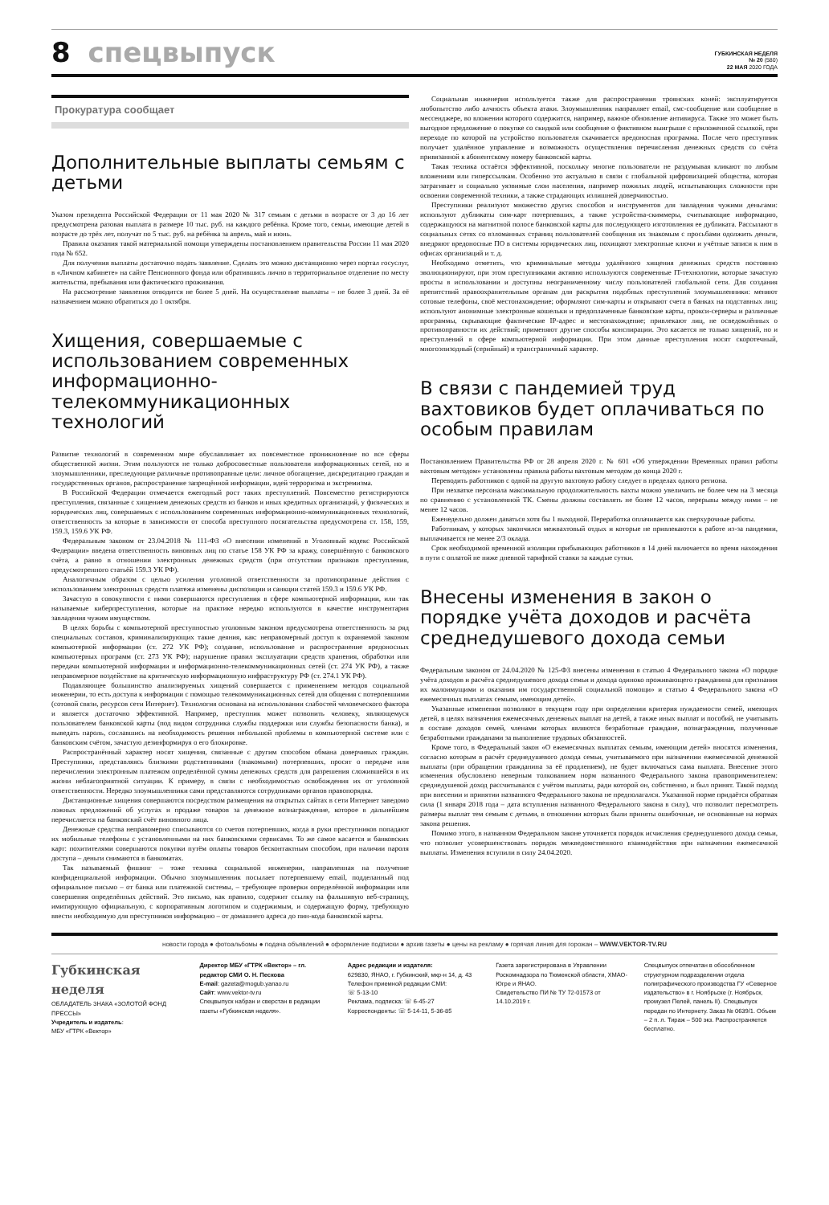8 спецвыпуск
ГУБКИНСКАЯ НЕДЕЛЯ
№ 20 (580)
22 МАЯ 2020 ГОДА
Прокуратура сообщает
Дополнительные выплаты семьям с детьми
Указом президента Российской Федерации от 11 мая 2020 № 317 семьям с детьми в возрасте от 3 до 16 лет предусмотрена разовая выплата в размере 10 тыс. руб. на каждого ребёнка. Кроме того, семьи, имеющие детей в возрасте до трёх лет, получат по 5 тыс. руб. на ребёнка за апрель, май и июнь.
Правила оказания такой материальной помощи утверждены постановлением правительства России 11 мая 2020 года № 652.
Для получения выплаты достаточно подать заявление. Сделать это можно дистанционно через портал госуслуг, в «Личном кабинете» на сайте Пенсионного фонда или обратившись лично в территориальное отделение по месту жительства, пребывания или фактического проживания.
На рассмотрение заявления отводится не более 5 дней. На осуществление выплаты – не более 3 дней. За её назначением можно обратиться до 1 октября.
Хищения, совершаемые с использованием современных информационно-телекоммуникационных технологий
Развитие технологий в современном мире обуславливает их повсеместное проникновение во все сферы общественной жизни. Этим пользуются не только добросовестные пользователи информационных сетей, но и злоумышленники, преследующие различные противоправные цели: личное обогащение, дискредитацию граждан и государственных органов, распространение запрещённой информации, идей терроризма и экстремизма.
В Российской Федерации отмечается ежегодный рост таких преступлений. Повсеместно регистрируются преступления, связанные с хищением денежных средств из банков и иных кредитных организаций, у физических и юридических лиц, совершаемых с использованием современных информационно-коммуникационных технологий, ответственность за которые в зависимости от способа преступного посягательства предусмотрена ст. 158, 159, 159.3, 159.6 УК РФ.
Федеральным законом от 23.04.2018 № 111-ФЗ «О внесении изменений в Уголовный кодекс Российской Федерации» введена ответственность виновных лиц по статье 158 УК РФ за кражу, совершённую с банковского счёта, а равно в отношении электронных денежных средств (при отсутствии признаков преступления, предусмотренного статьёй 159.3 УК РФ).
Аналогичным образом с целью усиления уголовной ответственности за противоправные действия с использованием электронных средств платежа изменены диспозиции и санкции статей 159.3 и 159.6 УК РФ.
Зачастую в совокупности с ними совершаются преступления в сфере компьютерной информации, или так называемые киберпреступления, которые на практике нередко используются в качестве инструментария завладения чужим имуществом.
В целях борьбы с компьютерной преступностью уголовным законом предусмотрена ответственность за ряд специальных составов, криминализирующих такие деяния, как: неправомерный доступ к охраняемой законом компьютерной информации (ст. 272 УК РФ); создание, использование и распространение вредоносных компьютерных программ (ст. 273 УК РФ); нарушение правил эксплуатации средств хранения, обработки или передачи компьютерной информации и информационно-телекоммуникационных сетей (ст. 274 УК РФ), а также неправомерное воздействие на критическую информационную инфраструктуру РФ (ст. 274.1 УК РФ).
Подавляющее большинство анализируемых хищений совершается с применением методов социальной инженерии, то есть доступа к информации с помощью телекоммуникационных сетей для общения с потерпевшими (сотовой связи, ресурсов сети Интернет). Технология основана на использовании слабостей человеческого фактора и является достаточно эффективной. Например, преступник может позвонить человеку, являющемуся пользователем банковской карты (под видом сотрудника службы поддержки или службы безопасности банка), и выведать пароль, сославшись на необходимость решения небольшой проблемы в компьютерной системе или с банковским счётом, зачастую дезинформируя о его блокировке.
Распространённый характер носят хищения, связанные с другим способом обмана доверчивых граждан. Преступники, представляясь близкими родственниками (знакомыми) потерпевших, просят о передаче или перечислении электронным платежом определённой суммы денежных средств для разрешения сложившейся в их жизни неблагоприятной ситуации. К примеру, в связи с необходимостью освобождения их от уголовной ответственности. Нередко злоумышленники сами представляются сотрудниками органов правопорядка.
Дистанционные хищения совершаются посредством размещения на открытых сайтах в сети Интернет заведомо ложных предложений об услугах и продаже товаров за денежное вознаграждение, которое в дальнейшем перечисляется на банковский счёт виновного лица.
Денежные средства неправомерно списываются со счетов потерпевших, когда в руки преступников попадают их мобильные телефоны с установленными на них банковскими сервисами. То же самое касается и банковских карт: похитителями совершаются покупки путём оплаты товаров бесконтактным способом, при наличии пароля доступа – деньги снимаются в банкоматах.
Так называемый фишинг – тоже техника социальной инженерии, направленная на получение конфиденциальной информации. Обычно злоумышленник посылает потерпевшему email, подделанный под официальное письмо – от банка или платежной системы, – требующее проверки определённой информации или совершения определённых действий. Это письмо, как правило, содержит ссылку на фальшивую веб-страницу, имитирующую официальную, с корпоративным логотипом и содержимым, и содержащую форму, требующую ввести необходимую для преступников информацию – от домашнего адреса до пин-кода банковской карты.
Социальная инженерия используется также для распространения троянских коней: эксплуатируется любопытство либо алчность объекта атаки. Злоумышленник направляет email, смс-сообщение или сообщение в мессенджере, во вложении которого содержится, например, важное обновление антивируса. Также это может быть выгодное предложение о покупке со скидкой или сообщение о фиктивном выигрыше с приложенной ссылкой, при переходе по которой на устройство пользователя скачивается вредоносная программа. После чего преступник получает удалённое управление и возможность осуществления перечисления денежных средств со счёта привязанной к абонентскому номеру банковской карты.
Такая техника остаётся эффективной, поскольку многие пользователи не раздумывая кликают по любым вложениям или гиперссылкам. Особенно это актуально в связи с глобальной цифровизацией общества, которая затрагивает и социально уязвимые слои населения, например пожилых людей, испытывающих сложности при освоении современной техники, а также страдающих излишней доверчивостью.
Преступники реализуют множество других способов и инструментов для завладения чужими деньгами: используют дубликаты сим-карт потерпевших, а также устройства-скиммеры, считывающие информацию, содержащуюся на магнитной полосе банковской карты для последующего изготовления ее дубликата. Рассылают в социальных сетях со взломанных страниц пользователей сообщения их знакомым с просьбами одолжить деньги, внедряют вредоносные ПО в системы юридических лиц, похищают электронные ключи и учётные записи к ним в офисах организаций и т. д.
Необходимо отметить, что криминальные методы удалённого хищения денежных средств постоянно эволюционируют, при этом преступниками активно используются современные IT-технологии, которые зачастую просты в использовании и доступны неограниченному числу пользователей глобальной сети. Для создания препятствий правоохранительным органам для раскрытия подобных преступлений злоумышленники: меняют сотовые телефоны, своё местонахождение; оформляют сим-карты и открывают счета в банках на подставных лиц; используют анонимные электронные кошельки и предоплаченные банковские карты, прокси-серверы и различные программы, скрывающие фактические IP-адрес и местонахождение; привлекают лиц, не осведомлённых о противоправности их действий; применяют другие способы конспирации. Это касается не только хищений, но и преступлений в сфере компьютерной информации. При этом данные преступления носят скоротечный, многоэпизодный (серийный) и трансграничный характер.
В связи с пандемией труд вахтовиков будет оплачиваться по особым правилам
Постановлением Правительства РФ от 28 апреля 2020 г. № 601 «Об утверждении Временных правил работы вахтовым методом» установлены правила работы вахтовым методом до конца 2020 г.
Переводить работников с одной на другую вахтовую работу следует в пределах одного региона.
При нехватке персонала максимальную продолжительность вахты можно увеличить не более чем на 3 месяца по сравнению с установленной ТК. Смены должны составлять не более 12 часов, перерывы между ними – не менее 12 часов.
Еженедельно должен даваться хотя бы 1 выходной. Переработка оплачивается как сверхурочные работы.
Работникам, у которых закончился межвахтовый отдых и которые не привлекаются к работе из-за пандемии, выплачивается не менее 2/3 оклада.
Срок необходимой временной изоляции прибывающих работников в 14 дней включается во время нахождения в пути с оплатой не ниже дневной тарифной ставки за каждые сутки.
Внесены изменения в закон о порядке учёта доходов и расчёта среднедушевого дохода семьи
Федеральным законом от 24.04.2020 № 125-ФЗ внесены изменения в статью 4 Федерального закона «О порядке учёта доходов и расчёта среднедушевого дохода семьи и дохода одиноко проживающего гражданина для признания их малоимущими и оказания им государственной социальной помощи» и статью 4 Федерального закона «О ежемесячных выплатах семьям, имеющим детей».
Указанные изменения позволяют в текущем году при определении критерия нуждаемости семей, имеющих детей, в целях назначения ежемесячных денежных выплат на детей, а также иных выплат и пособий, не учитывать в составе доходов семей, членами которых являются безработные граждане, вознаграждения, полученные безработными гражданами за выполнение трудовых обязанностей.
Кроме того, в Федеральный закон «О ежемесячных выплатах семьям, имеющим детей» вносятся изменения, согласно которым в расчёт среднедушевого дохода семьи, учитываемого при назначении ежемесячной денежной выплаты (при обращении гражданина за её продлением), не будет включаться сама выплата. Внесение этого изменения обусловлено неверным толкованием норм названного Федерального закона правоприменителем: среднедушевой доход рассчитывался с учётом выплаты, ради которой он, собственно, и был принят. Такой подход при внесении и принятии названного Федерального закона не предполагался. Указанной норме придаётся обратная сила (1 января 2018 года – дата вступления названного Федерального закона в силу), что позволит пересмотреть размеры выплат тем семьям с детьми, в отношении которых были приняты ошибочные, не основанные на нормах закона решения.
Помимо этого, в названном Федеральном законе уточняется порядок исчисления среднедушевого дохода семьи, что позволит усовершенствовать порядок межведомственного взаимодействия при назначении ежемесячной выплаты. Изменения вступили в силу 24.04.2020.
новости города ● фотоальбомы ● подача объявлений ● оформление подписки ● архив газеты ● цены на рекламу ● горячая линия для горожан – WWW.VEKTOR-TV.RU
Губкинская неделя
ОБЛАДАТЕЛЬ ЗНАКА «ЗОЛОТОЙ ФОНД ПРЕССЫ»
Учредитель и издатель:
МБУ «ГТРК «Вектор»
Директор МБУ «ГТРК «Вектор» – гл. редактор СМИ О. Н. Пескова
E-mail: gazeta@mogub.yanao.ru
Сайт: www.vektor-tv.ru
Спецвыпуск набран и сверстан в редакции газеты «Губкинская неделя».
Адрес редакции и издателя:
629830, ЯНАО, г. Губкинский, мкр-н 14, д. 43
Телефон приемной редакции СМИ:
☏ 5-13-10
Реклама, подписка: ☏ 6-45-27
Корреспонденты: ☏ 5-14-11, 5-36-85
Газета зарегистрирована в Управлении Роскомнадзора по Тюменской области, ХМАО-Югре и ЯНАО.
Свидетельство ПИ № ТУ 72-01573 от 14.10.2019 г.
Спецвыпуск отпечатан в обособленном структурном подразделении отдела полиграфического производства ГУ «Северное издательство» в г. Ноябрьске (г. Ноябрьск, промузел Пелей, панель II). Спецвыпуск передан по Интернету. Заказ № 0639/1. Объем – 2 п. л. Тираж – 500 экз. Распространяется бесплатно.